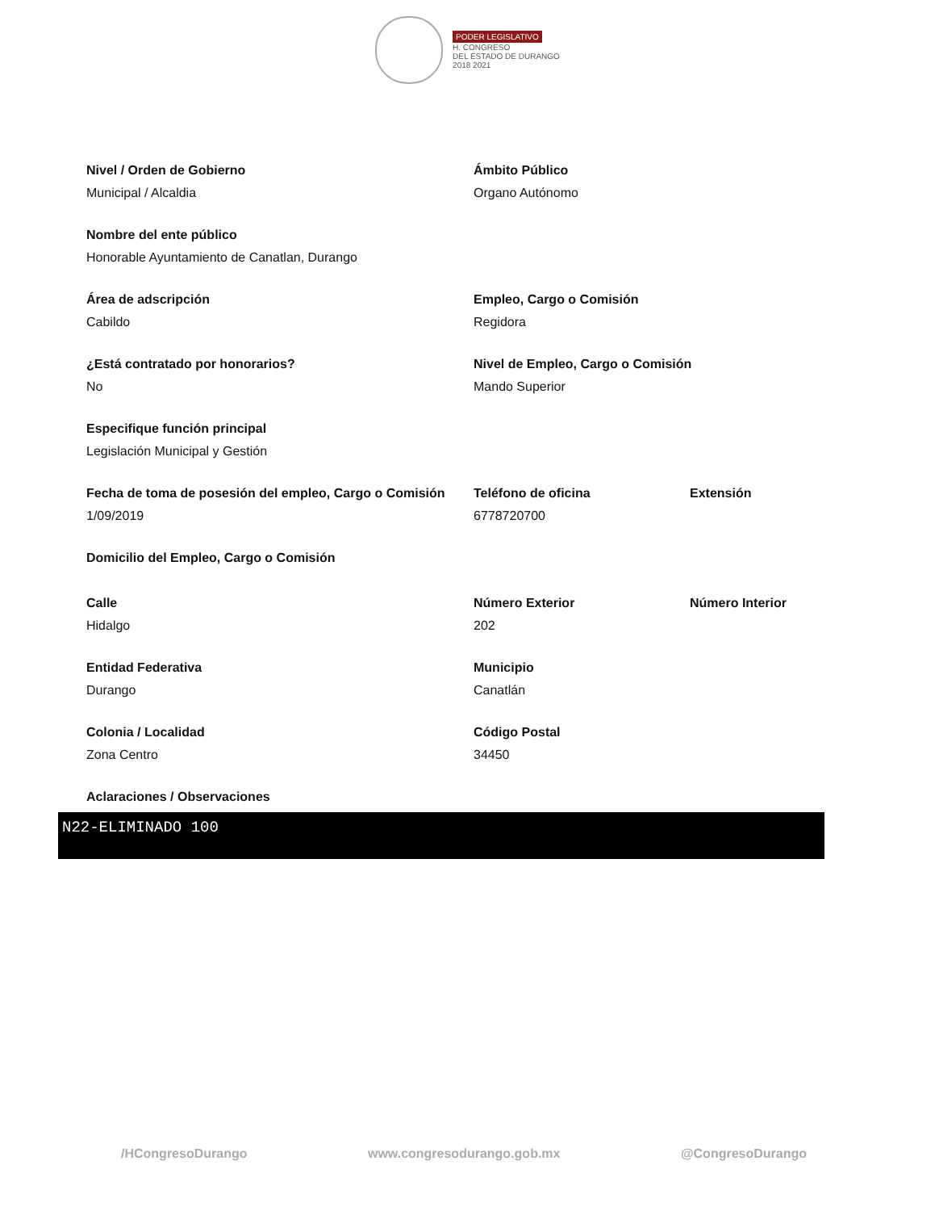PODER LEGISLATIVO
H. CONGRESO
DEL ESTADO DE DURANGO
2018 2021
Nivel / Orden de Gobierno
Municipal / Alcaldia
Ámbito Público
Organo Autónomo
Nombre del ente público
Honorable Ayuntamiento de Canatlan, Durango
Área de adscripción
Cabildo
Empleo, Cargo o Comisión
Regidora
¿Está contratado por honorarios?
No
Nivel de Empleo, Cargo o Comisión
Mando Superior
Especifique función principal
Legislación Municipal y Gestión
Fecha de toma de posesión del empleo, Cargo o Comisión
1/09/2019
Teléfono de oficina
6778720700
Extensión
Domicilio del Empleo, Cargo o Comisión
Calle
Hidalgo
Número Exterior
202
Número Interior
Entidad Federativa
Durango
Municipio
Canatlán
Colonia / Localidad
Zona Centro
Código Postal
34450
Aclaraciones / Observaciones
N22-ELIMINADO 100
/HCongresoDurango www.congresodurango.gob.mx @CongresoDurango